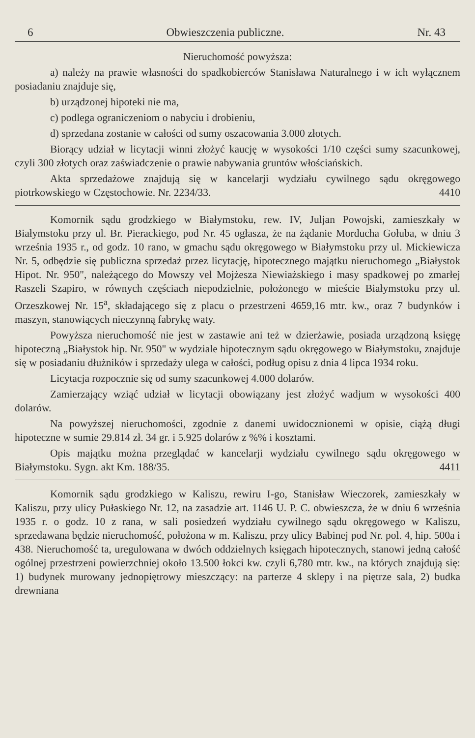6 Obwieszczenia publiczne. Nr. 43
Nieruchomość powyższa:
a) należy na prawie własności do spadkobierców Stanisława Naturalnego i w ich wyłącznem posiadaniu znajduje się,
b) urządzonej hipoteki nie ma,
c) podlega ograniczeniom o nabyciu i drobieniu,
d) sprzedana zostanie w całości od sumy oszacowania 3.000 złotych.
Biorący udział w licytacji winni złożyć kaucję w wysokości 1/10 części sumy szacunkowej, czyli 300 złotych oraz zaświadczenie o prawie nabywania gruntów włościańskich.
Akta sprzedażowe znajdują się w kancelarji wydziału cywilnego sądu okręgowego piotrkowskiego w Częstochowie. Nr. 2234/33. 4410
Komornik sądu grodzkiego w Białymstoku, rew. IV, Juljan Powojski, zamieszkały w Białymstoku przy ul. Br. Pierackiego, pod Nr. 45 ogłasza, że na żądanie Morducha Gołuba, w dniu 3 września 1935 r., od godz. 10 rano, w gmachu sądu okręgowego w Białymstoku przy ul. Mickiewicza Nr. 5, odbędzie się publiczna sprzedaż przez licytację, hipotecznego majątku nieruchomego „Białystok Hipot. Nr. 950", należącego do Mowszy vel Mojżesza Niewiażskiego i masy spadkowej po zmarłej Raszeli Szapiro, w równych częściach niepodzielnie, położonego w mieście Białymstoku przy ul. Orzeszkowej Nr. 15<sup>a</sup>, składającego się z placu o przestrzeni 4659,16 mtr. kw., oraz 7 budynków i maszyn, stanowiących nieczynną fabrykę waty.
Powyższa nieruchomość nie jest w zastawie ani też w dzierżawie, posiada urządzoną księgę hipoteczną „Białystok hip. Nr. 950" w wydziale hipotecznym sądu okręgowego w Białymstoku, znajduje się w posiadaniu dłużników i sprzedaży ulega w całości, podług opisu z dnia 4 lipca 1934 roku.
Licytacja rozpocznie się od sumy szacunkowej 4.000 dolarów.
Zamierzający wziąć udział w licytacji obowiązany jest złożyć wadjum w wysokości 400 dolarów.
Na powyższej nieruchomości, zgodnie z danemi uwidocznionemi w opisie, ciążą długi hipoteczne w sumie 29.814 zł. 34 gr. i 5.925 dolarów z %% i kosztami.
Opis majątku można przeglądać w kancelarji wydziału cywilnego sądu okręgowego w Białymstoku. Sygn. akt Km. 188/35. 4411
Komornik sądu grodzkiego w Kaliszu, rewiru I-go, Stanisław Wieczorek, zamieszkały w Kaliszu, przy ulicy Pułaskiego Nr. 12, na zasadzie art. 1146 U. P. C. obwieszcza, że w dniu 6 września 1935 r. o godz. 10 z rana, w sali posiedzeń wydziału cywilnego sądu okręgowego w Kaliszu, sprzedawana będzie nieruchomość, położona w m. Kaliszu, przy ulicy Babinej pod Nr. pol. 4, hip. 500a i 438. Nieruchomość ta, uregulowana w dwóch oddzielnych księgach hipotecznych, stanowi jedną całość ogólnej przestrzeni powierzchniej około 13.500 łokci kw. czyli 6,780 mtr. kw., na których znajdują się: 1) budynek murowany jednopiętrowy mieszczący: na parterze 4 sklepy i na piętrze sala, 2) budka drewniana